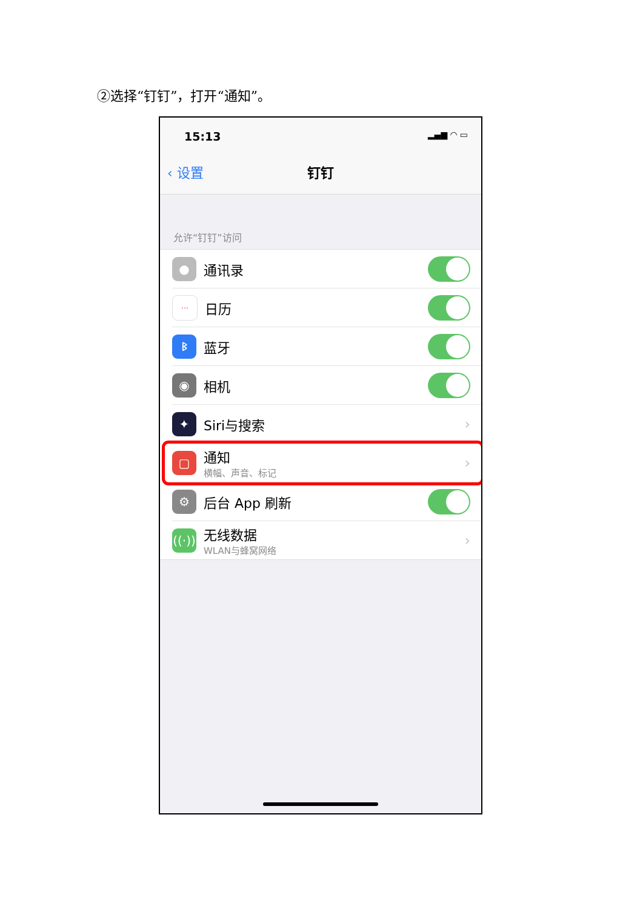②选择“钉钉”，打开“通知”。
15:13 ▂▄▆ ◠ ▭
‹ 设置 钉钉
允许“钉钉”访问
●
通讯录
⋯
日历
ᛒ
蓝牙
◉
相机
✦
Siri与搜索 ›
▢
通知
横幅、声音、标记
›
⚙
后台 App 刷新
((·))
无线数据
WLAN与蜂窝网络
›